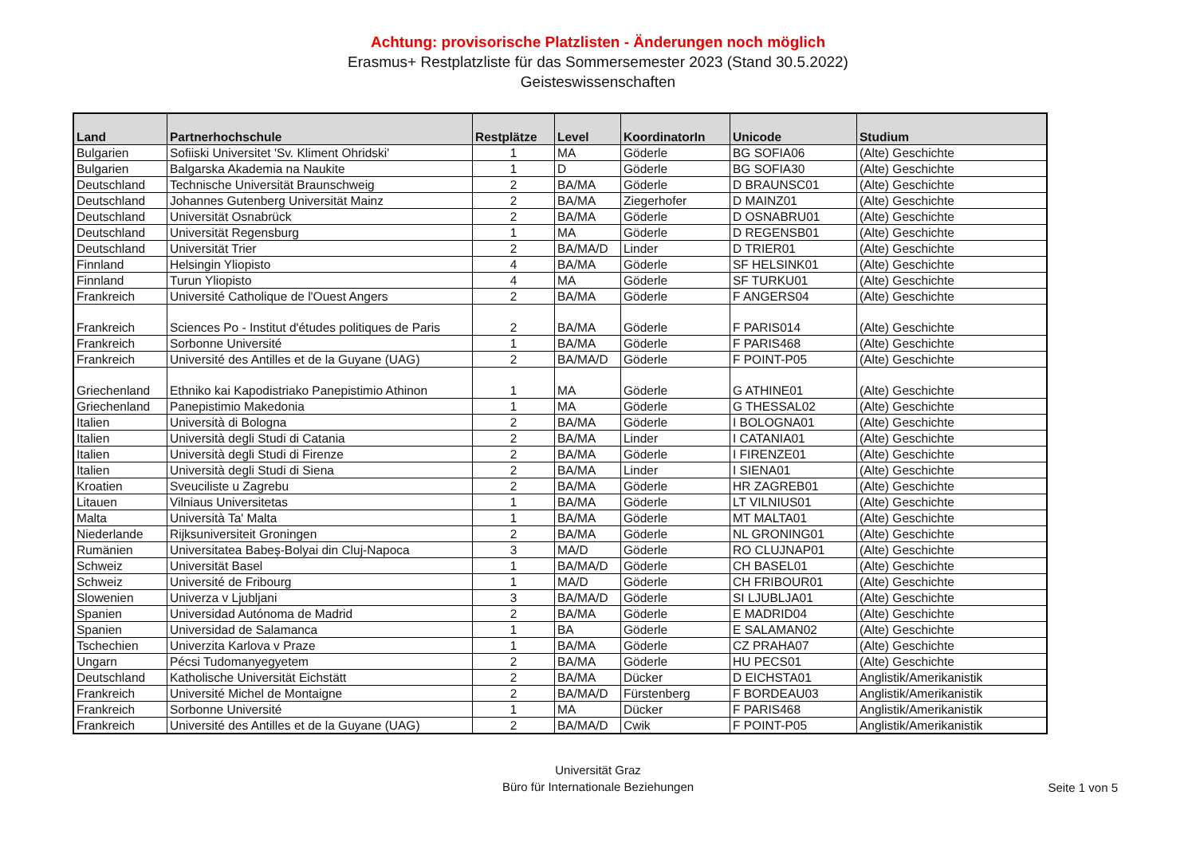Achtung: provisorische Platzlisten - Änderungen noch möglich
Erasmus+ Restplatzliste für das Sommersemester 2023 (Stand 30.5.2022)
Geisteswissenschaften
| Land | Partnerhochschule | Restplätze | Level | KoordinatorIn | Unicode | Studium |
| --- | --- | --- | --- | --- | --- | --- |
| Bulgarien | Sofiiski Universitet 'Sv. Kliment Ohridski' | 1 | MA | Göderle | BG SOFIA06 | (Alte) Geschichte |
| Bulgarien | Balgarska Akademia na Naukite | 1 | D | Göderle | BG SOFIA30 | (Alte) Geschichte |
| Deutschland | Technische Universität Braunschweig | 2 | BA/MA | Göderle | D BRAUNSC01 | (Alte) Geschichte |
| Deutschland | Johannes Gutenberg Universität Mainz | 2 | BA/MA | Ziegerhofer | D MAINZ01 | (Alte) Geschichte |
| Deutschland | Universität Osnabrück | 2 | BA/MA | Göderle | D OSNABRU01 | (Alte) Geschichte |
| Deutschland | Universität Regensburg | 1 | MA | Göderle | D REGENSB01 | (Alte) Geschichte |
| Deutschland | Universität Trier | 2 | BA/MA/D | Linder | D TRIER01 | (Alte) Geschichte |
| Finnland | Helsingin Yliopisto | 4 | BA/MA | Göderle | SF HELSINK01 | (Alte) Geschichte |
| Finnland | Turun Yliopisto | 4 | MA | Göderle | SF TURKU01 | (Alte) Geschichte |
| Frankreich | Université Catholique de l'Ouest Angers | 2 | BA/MA | Göderle | F ANGERS04 | (Alte) Geschichte |
| Frankreich | Sciences Po - Institut d'études politiques de Paris | 2 | BA/MA | Göderle | F PARIS014 | (Alte) Geschichte |
| Frankreich | Sorbonne Université | 1 | BA/MA | Göderle | F PARIS468 | (Alte) Geschichte |
| Frankreich | Université des Antilles et de la Guyane (UAG) | 2 | BA/MA/D | Göderle | F POINT-P05 | (Alte) Geschichte |
| Griechenland | Ethniko kai Kapodistriako Panepistimio Athinon | 1 | MA | Göderle | G ATHINE01 | (Alte) Geschichte |
| Griechenland | Panepistimio Makedonia | 1 | MA | Göderle | G THESSAL02 | (Alte) Geschichte |
| Italien | Università di Bologna | 2 | BA/MA | Göderle | I BOLOGNA01 | (Alte) Geschichte |
| Italien | Università degli Studi di Catania | 2 | BA/MA | Linder | I CATANIA01 | (Alte) Geschichte |
| Italien | Università degli Studi di Firenze | 2 | BA/MA | Göderle | I FIRENZE01 | (Alte) Geschichte |
| Italien | Università degli Studi di Siena | 2 | BA/MA | Linder | I SIENA01 | (Alte) Geschichte |
| Kroatien | Sveuciliste u Zagrebu | 2 | BA/MA | Göderle | HR ZAGREB01 | (Alte) Geschichte |
| Litauen | Vilniaus Universitetas | 1 | BA/MA | Göderle | LT VILNIUS01 | (Alte) Geschichte |
| Malta | Università Ta' Malta | 1 | BA/MA | Göderle | MT MALTA01 | (Alte) Geschichte |
| Niederlande | Rijksuniversiteit Groningen | 2 | BA/MA | Göderle | NL GRONING01 | (Alte) Geschichte |
| Rumänien | Universitatea Babeș-Bolyai din Cluj-Napoca | 3 | MA/D | Göderle | RO CLUJNAP01 | (Alte) Geschichte |
| Schweiz | Universität Basel | 1 | BA/MA/D | Göderle | CH BASEL01 | (Alte) Geschichte |
| Schweiz | Université de Fribourg | 1 | MA/D | Göderle | CH FRIBOUR01 | (Alte) Geschichte |
| Slowenien | Univerza v Ljubljani | 3 | BA/MA/D | Göderle | SI LJUBLJA01 | (Alte) Geschichte |
| Spanien | Universidad Autónoma de Madrid | 2 | BA/MA | Göderle | E MADRID04 | (Alte) Geschichte |
| Spanien | Universidad de Salamanca | 1 | BA | Göderle | E SALAMAN02 | (Alte) Geschichte |
| Tschechien | Univerzita Karlova v Praze | 1 | BA/MA | Göderle | CZ PRAHA07 | (Alte) Geschichte |
| Ungarn | Pécsi Tudomanyegyetem | 2 | BA/MA | Göderle | HU PECS01 | (Alte) Geschichte |
| Deutschland | Katholische Universität Eichstätt | 2 | BA/MA | Dücker | D EICHSTA01 | Anglistik/Amerikanistik |
| Frankreich | Université Michel de Montaigne | 2 | BA/MA/D | Fürstenberg | F BORDEAU03 | Anglistik/Amerikanistik |
| Frankreich | Sorbonne Université | 1 | MA | Dücker | F PARIS468 | Anglistik/Amerikanistik |
| Frankreich | Université des Antilles et de la Guyane (UAG) | 2 | BA/MA/D | Cwik | F POINT-P05 | Anglistik/Amerikanistik |
Universität Graz
Büro für Internationale Beziehungen
Seite 1 von 5